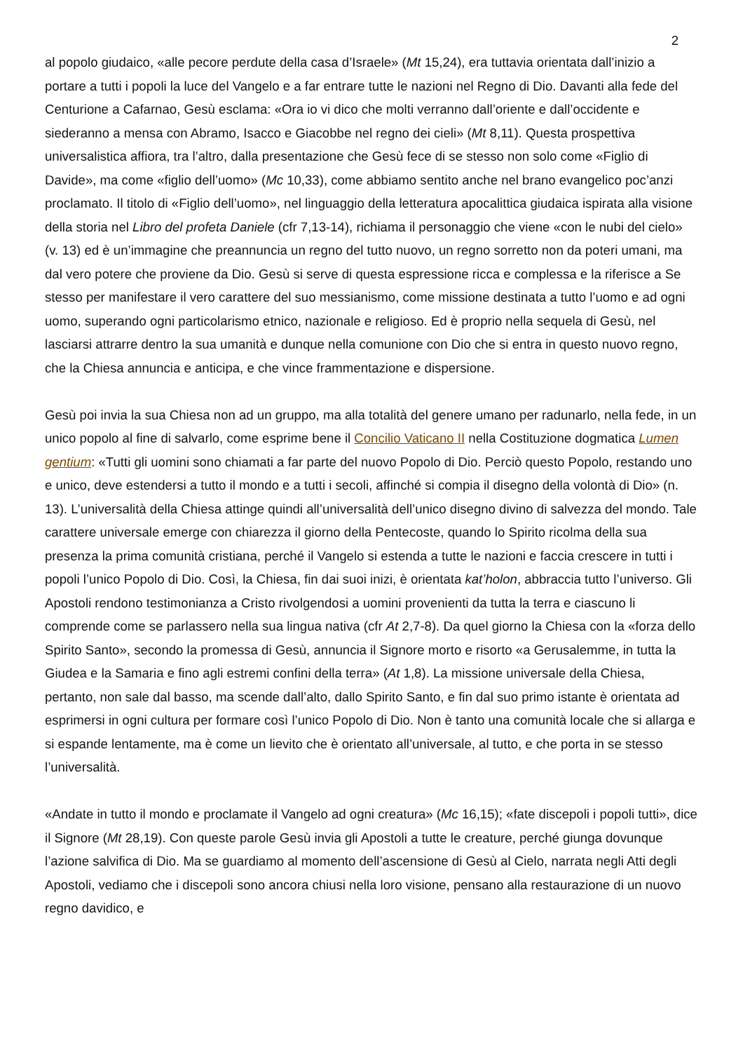2
al popolo giudaico, «alle pecore perdute della casa d’Israele» (Mt 15,24), era tuttavia orientata dall’inizio a portare a tutti i popoli la luce del Vangelo e a far entrare tutte le nazioni nel Regno di Dio. Davanti alla fede del Centurione a Cafarnao, Gesù esclama: «Ora io vi dico che molti verranno dall’oriente e dall’occidente e siederanno a mensa con Abramo, Isacco e Giacobbe nel regno dei cieli» (Mt 8,11). Questa prospettiva universalistica affiora, tra l’altro, dalla presentazione che Gesù fece di se stesso non solo come «Figlio di Davide», ma come «figlio dell’uomo» (Mc 10,33), come abbiamo sentito anche nel brano evangelico poc’anzi proclamato. Il titolo di «Figlio dell’uomo», nel linguaggio della letteratura apocalittica giudaica ispirata alla visione della storia nel Libro del profeta Daniele (cfr 7,13-14), richiama il personaggio che viene «con le nubi del cielo» (v. 13) ed è un’immagine che preannuncia un regno del tutto nuovo, un regno sorretto non da poteri umani, ma dal vero potere che proviene da Dio. Gesù si serve di questa espressione ricca e complessa e la riferisce a Se stesso per manifestare il vero carattere del suo messianismo, come missione destinata a tutto l’uomo e ad ogni uomo, superando ogni particolarismo etnico, nazionale e religioso. Ed è proprio nella sequela di Gesù, nel lasciarsi attrarre dentro la sua umanità e dunque nella comunione con Dio che si entra in questo nuovo regno, che la Chiesa annuncia e anticipa, e che vince frammentazione e dispersione.
Gesù poi invia la sua Chiesa non ad un gruppo, ma alla totalità del genere umano per radunarlo, nella fede, in un unico popolo al fine di salvarlo, come esprime bene il Concilio Vaticano II nella Costituzione dogmatica Lumen gentium: «Tutti gli uomini sono chiamati a far parte del nuovo Popolo di Dio. Perciò questo Popolo, restando uno e unico, deve estendersi a tutto il mondo e a tutti i secoli, affinché si compia il disegno della volontà di Dio» (n. 13). L’universalità della Chiesa attinge quindi all’universalità dell’unico disegno divino di salvezza del mondo. Tale carattere universale emerge con chiarezza il giorno della Pentecoste, quando lo Spirito ricolma della sua presenza la prima comunità cristiana, perché il Vangelo si estenda a tutte le nazioni e faccia crescere in tutti i popoli l’unico Popolo di Dio. Così, la Chiesa, fin dai suoi inizi, è orientata kat’holon, abbraccia tutto l’universo. Gli Apostoli rendono testimonianza a Cristo rivolgendosi a uomini provenienti da tutta la terra e ciascuno li comprende come se parlassero nella sua lingua nativa (cfr At 2,7-8). Da quel giorno la Chiesa con la «forza dello Spirito Santo», secondo la promessa di Gesù, annuncia il Signore morto e risorto «a Gerusalemme, in tutta la Giudea e la Samaria e fino agli estremi confini della terra» (At 1,8). La missione universale della Chiesa, pertanto, non sale dal basso, ma scende dall’alto, dallo Spirito Santo, e fin dal suo primo istante è orientata ad esprimersi in ogni cultura per formare così l’unico Popolo di Dio. Non è tanto una comunità locale che si allarga e si espande lentamente, ma è come un lievito che è orientato all’universale, al tutto, e che porta in se stesso l’universalità.
«Andate in tutto il mondo e proclamate il Vangelo ad ogni creatura» (Mc 16,15); «fate discepoli i popoli tutti», dice il Signore (Mt 28,19). Con queste parole Gesù invia gli Apostoli a tutte le creature, perché giunga dovunque l’azione salvifica di Dio. Ma se guardiamo al momento dell’ascensione di Gesù al Cielo, narrata negli Atti degli Apostoli, vediamo che i discepoli sono ancora chiusi nella loro visione, pensano alla restaurazione di un nuovo regno davidico, e